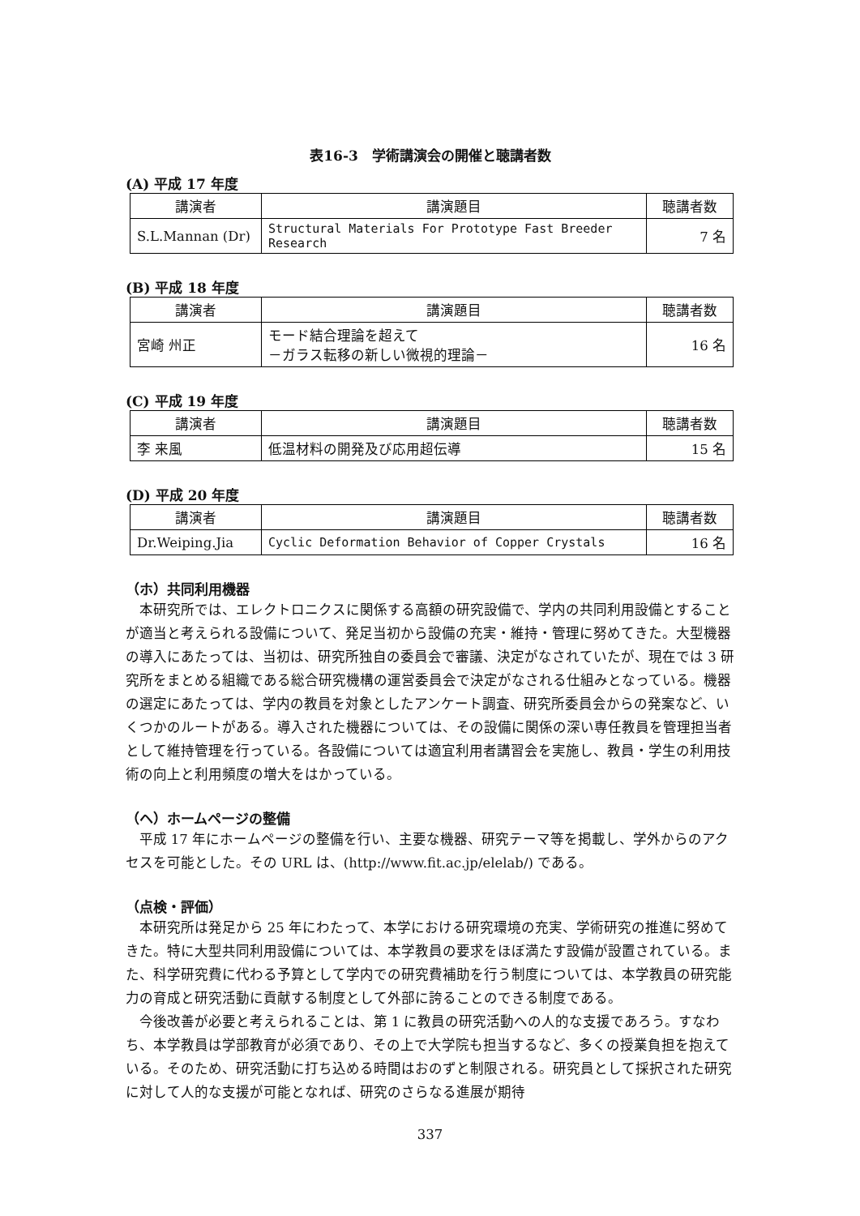表16-3　学術講演会の開催と聴講者数
(A) 平成 17 年度
| 講演者 | 講演題目 | 聴講者数 |
| --- | --- | --- |
| S.L.Mannan (Dr) | Structural Materials For Prototype Fast Breeder Research | 7 名 |
(B) 平成 18 年度
| 講演者 | 講演題目 | 聴講者数 |
| --- | --- | --- |
| 宮崎 州正 | モード結合理論を超えて －ガラス転移の新しい微視的理論－ | 16 名 |
(C) 平成 19 年度
| 講演者 | 講演題目 | 聴講者数 |
| --- | --- | --- |
| 李 来風 | 低温材料の開発及び応用超伝導 | 15 名 |
(D) 平成 20 年度
| 講演者 | 講演題目 | 聴講者数 |
| --- | --- | --- |
| Dr.Weiping.Jia | Cyclic Deformation Behavior of Copper Crystals | 16 名 |
（ホ）共同利用機器
本研究所では、エレクトロニクスに関係する高額の研究設備で、学内の共同利用設備とすることが適当と考えられる設備について、発足当初から設備の充実・維持・管理に努めてきた。大型機器の導入にあたっては、当初は、研究所独自の委員会で審議、決定がなされていたが、現在では 3 研究所をまとめる組織である総合研究機構の運営委員会で決定がなされる仕組みとなっている。機器の選定にあたっては、学内の教員を対象としたアンケート調査、研究所委員会からの発案など、いくつかのルートがある。導入された機器については、その設備に関係の深い専任教員を管理担当者として維持管理を行っている。各設備については適宜利用者講習会を実施し、教員・学生の利用技術の向上と利用頻度の増大をはかっている。
（ヘ）ホームページの整備
平成 17 年にホームページの整備を行い、主要な機器、研究テーマ等を掲載し、学外からのアクセスを可能とした。その URL は、(http://www.fit.ac.jp/elelab/) である。
（点検・評価）
本研究所は発足から 25 年にわたって、本学における研究環境の充実、学術研究の推進に努めてきた。特に大型共同利用設備については、本学教員の要求をほぼ満たす設備が設置されている。また、科学研究費に代わる予算として学内での研究費補助を行う制度については、本学教員の研究能力の育成と研究活動に貢献する制度として外部に誇ることのできる制度である。
今後改善が必要と考えられることは、第 1 に教員の研究活動への人的な支援であろう。すなわち、本学教員は学部教育が必須であり、その上で大学院も担当するなど、多くの授業負担を抱えている。そのため、研究活動に打ち込める時間はおのずと制限される。研究員として採択された研究に対して人的な支援が可能となれば、研究のさらなる進展が期待
337